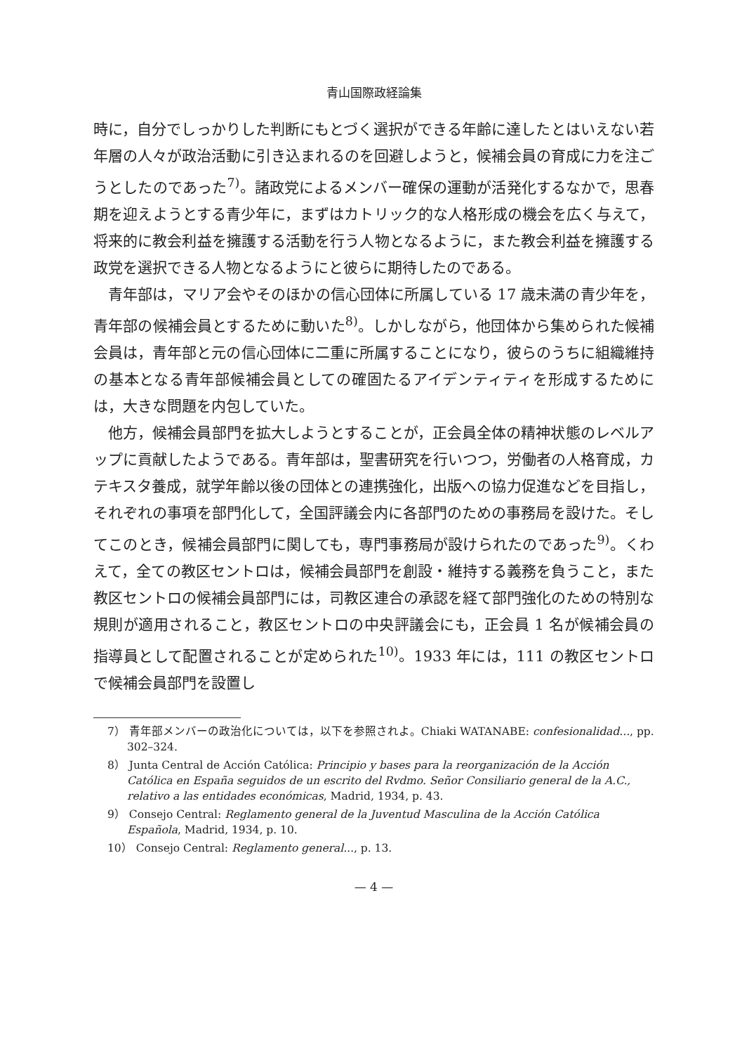青山国際政経論集
時に，自分でしっかりした判断にもとづく選択ができる年齢に達したとはいえない若年層の人々が政治活動に引き込まれるのを回避しようと，候補会員の育成に力を注ごうとしたのであった<sup>7)</sup>。諸政党によるメンバー確保の運動が活発化するなかで，思春期を迎えようとする青少年に，まずはカトリック的な人格形成の機会を広く与えて，将来的に教会利益を擁護する活動を行う人物となるように，また教会利益を擁護する政党を選択できる人物となるようにと彼らに期待したのである。
青年部は，マリア会やそのほかの信心団体に所属している 17 歳未満の青少年を，青年部の候補会員とするために動いた<sup>8)</sup>。しかしながら，他団体から集められた候補会員は，青年部と元の信心団体に二重に所属することになり，彼らのうちに組織維持の基本となる青年部候補会員としての確固たるアイデンティティを形成するためには，大きな問題を内包していた。
他方，候補会員部門を拡大しようとすることが，正会員全体の精神状態のレベルアップに貢献したようである。青年部は，聖書研究を行いつつ，労働者の人格育成，カテキスタ養成，就学年齢以後の団体との連携強化，出版への協力促進などを目指し，それぞれの事項を部門化して，全国評議会内に各部門のための事務局を設けた。そしてこのとき，候補会員部門に関しても，専門事務局が設けられたのであった<sup>9)</sup>。くわえて，全ての教区セントロは，候補会員部門を創設・維持する義務を負うこと，また教区セントロの候補会員部門には，司教区連合の承認を経て部門強化のための特別な規則が適用されること，教区セントロの中央評議会にも，正会員 1 名が候補会員の指導員として配置されることが定められた<sup>10)</sup>。1933 年には，111 の教区セントロで候補会員部門を設置し
7） 青年部メンバーの政治化については，以下を参照されよ。Chiaki WATANABE: confesionalidad..., pp. 302–324.
8） Junta Central de Acción Católica: Principio y bases para la reorganización de la Acción Católica en España seguidos de un escrito del Rvdmo. Señor Consiliario general de la A.C., relativo a las entidades económicas, Madrid, 1934, p. 43.
9） Consejo Central: Reglamento general de la Juventud Masculina de la Acción Católica Española, Madrid, 1934, p. 10.
10） Consejo Central: Reglamento general..., p. 13.
— 4 —